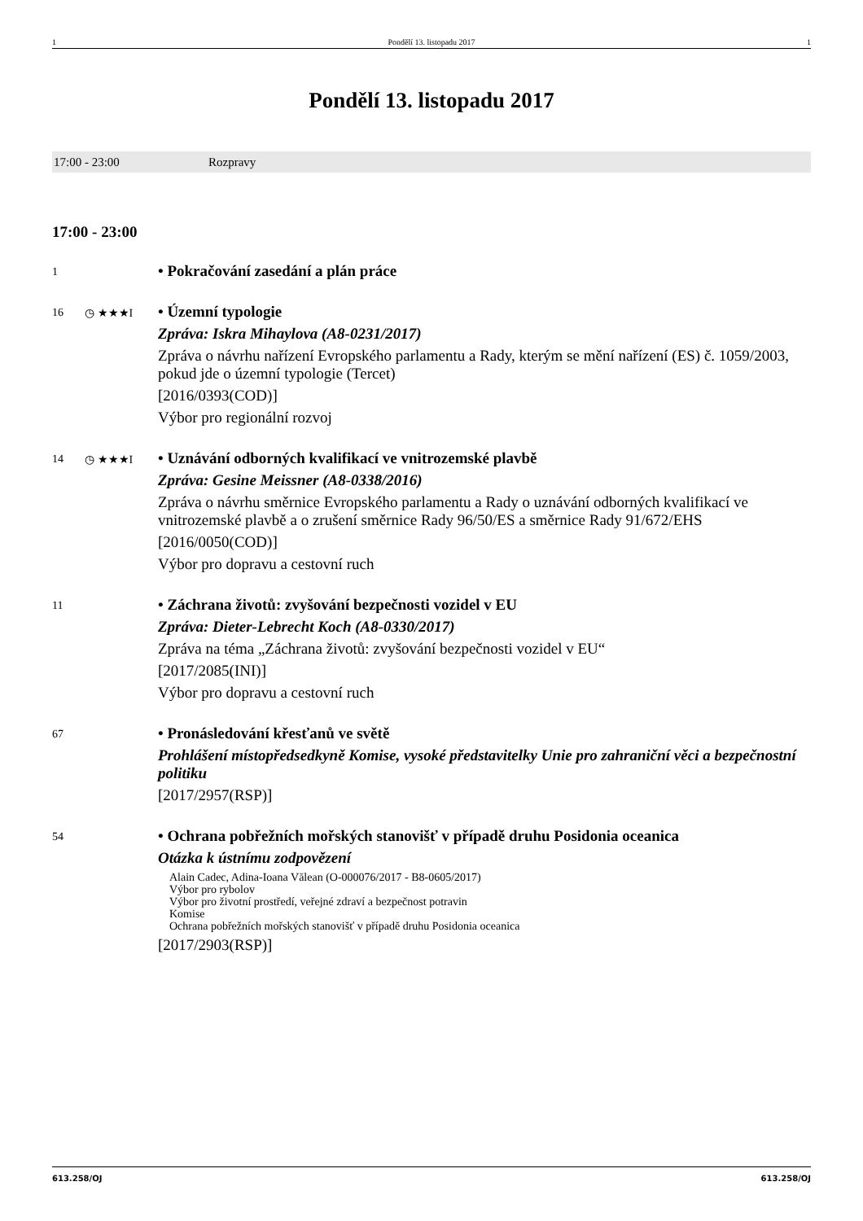1 Pondělí 13. listopadu 2017 1
Pondělí 13. listopadu 2017
17:00 - 23:00 Rozpravy
17:00 - 23:00
1
• Pokračování zasedání a plán práce
16 ◷ ★★★I
• Územní typologie
Zpráva: Iskra Mihaylova (A8-0231/2017)
Zpráva o návrhu nařízení Evropského parlamentu a Rady, kterým se mění nařízení (ES) č. 1059/2003, pokud jde o územní typologie (Tercet)
[2016/0393(COD)]
Výbor pro regionální rozvoj
14 ◷ ★★★I
• Uznávání odborných kvalifikací ve vnitrozemské plavbě
Zpráva: Gesine Meissner (A8-0338/2016)
Zpráva o návrhu směrnice Evropského parlamentu a Rady o uznávání odborných kvalifikací ve vnitrozemské plavbě a o zrušení směrnice Rady 96/50/ES a směrnice Rady 91/672/EHS
[2016/0050(COD)]
Výbor pro dopravu a cestovní ruch
11
• Záchrana životů: zvyšování bezpečnosti vozidel v EU
Zpráva: Dieter-Lebrecht Koch (A8-0330/2017)
Zpráva na téma „Záchrana životů: zvyšování bezpečnosti vozidel v EU“
[2017/2085(INI)]
Výbor pro dopravu a cestovní ruch
67
• Pronásledování křesťanů ve světě
Prohlášení místopředsedkyně Komise, vysoké představitelky Unie pro zahraniční věci a bezpečnostní politiku
[2017/2957(RSP)]
54
• Ochrana pobřežních mořských stanovišť v případě druhu Posidonia oceanica
Otázka k ústnímu zodpovězení
Alain Cadec, Adina-Ioana Vălean (O-000076/2017 - B8-0605/2017)
Výbor pro rybolov
Výbor pro životní prostředí, veřejné zdraví a bezpečnost potravin
Komise
Ochrana pobřežních mořských stanovišť v případě druhu Posidonia oceanica
[2017/2903(RSP)]
613.258/OJ 613.258/OJ